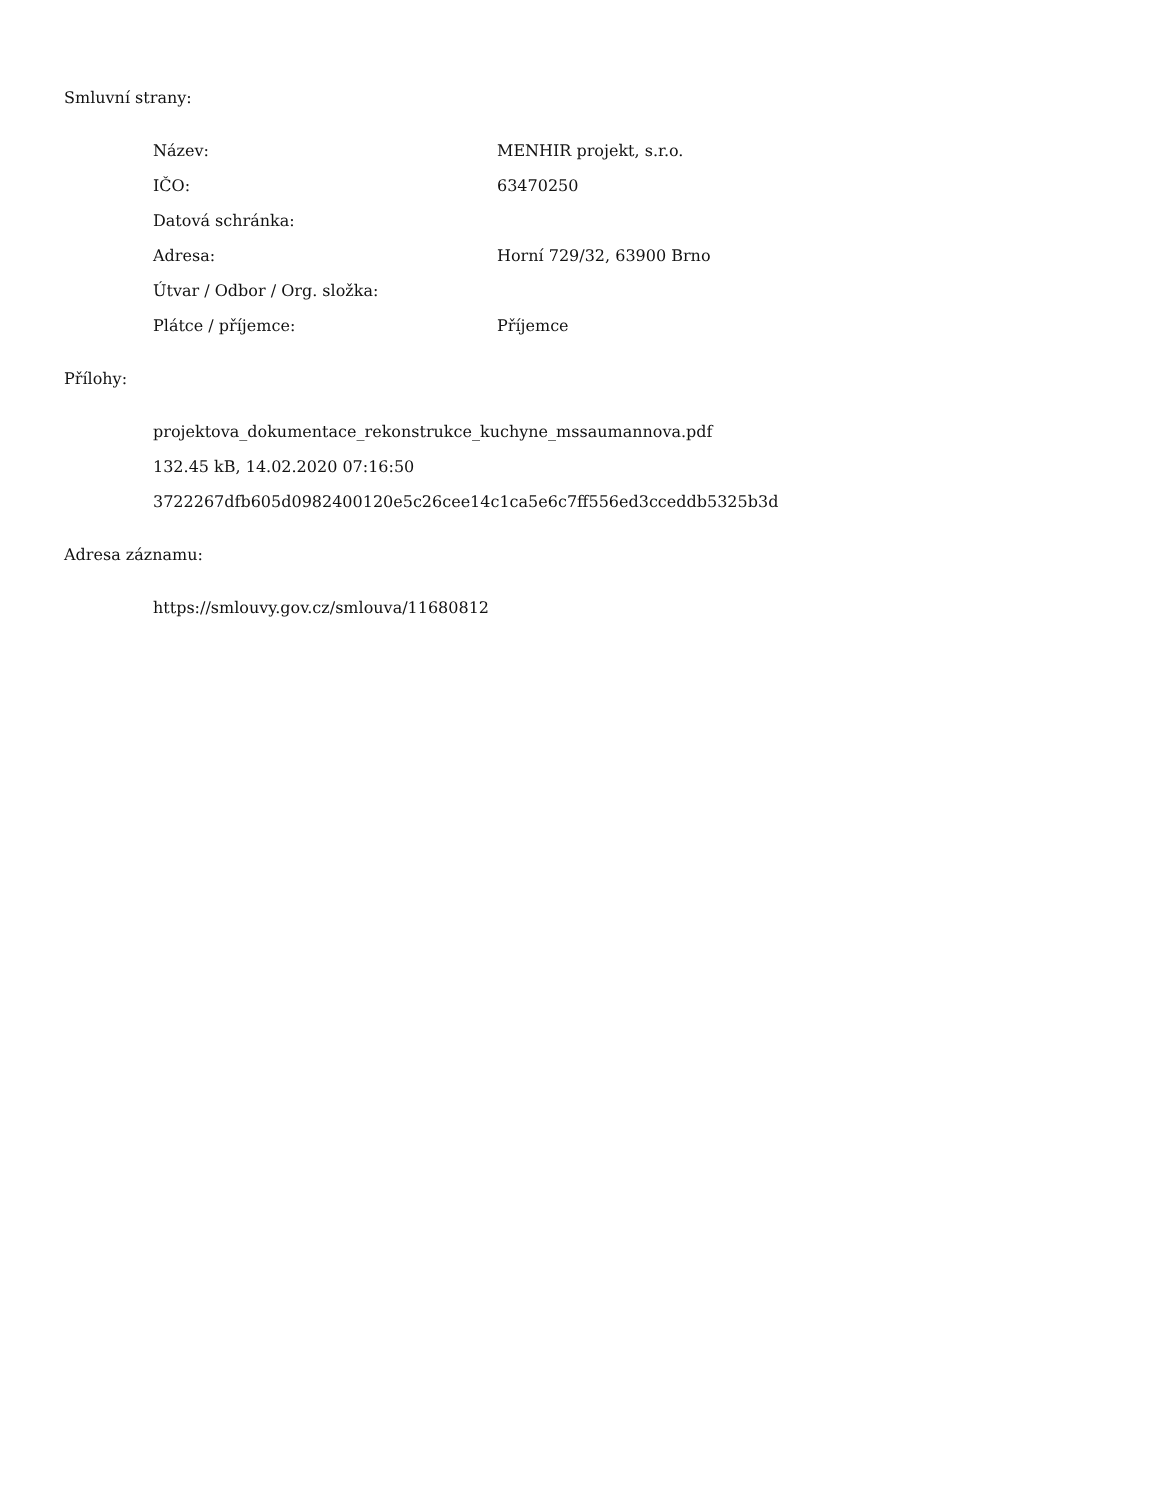Smluvní strany:
| Název: | MENHIR projekt, s.r.o. |
| IČO: | 63470250 |
| Datová schránka: | |
| Adresa: | Horní 729/32, 63900 Brno |
| Útvar / Odbor / Org. složka: | |
| Plátce / příjemce: | Příjemce |
Přílohy:
projektova_dokumentace_rekonstrukce_kuchyne_mssaumannova.pdf
132.45 kB, 14.02.2020 07:16:50
3722267dfb605d0982400120e5c26cee14c1ca5e6c7ff556ed3cceddb5325b3d
Adresa záznamu:
https://smlouvy.gov.cz/smlouva/11680812